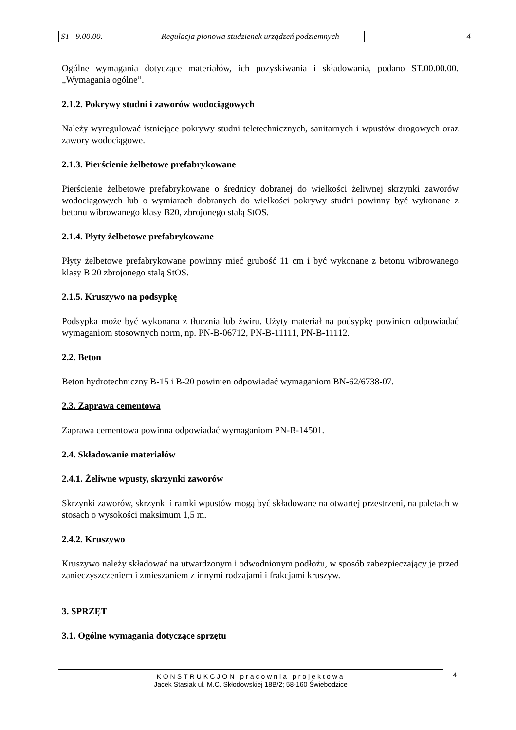| ST –9.00.00. | Regulacja pionowa studzienek urządzeń podziemnych | 4 |
Ogólne wymagania dotyczące materiałów, ich pozyskiwania i składowania, podano ST.00.00.00. „Wymagania ogólne”.
2.1.2. Pokrywy studni i zaworów wodociągowych
Należy wyregulować istniejące pokrywy studni teletechnicznych, sanitarnych i wpustów drogowych oraz zawory wodociągowe.
2.1.3. Pierścienie żelbetowe prefabrykowane
Pierścienie żelbetowe prefabrykowane o średnicy dobranej do wielkości żeliwnej skrzynki zaworów wodociągowych lub o wymiarach dobranych do wielkości pokrywy studni powinny być wykonane z betonu wibrowanego klasy B20, zbrojonego stalą StOS.
2.1.4. Płyty żelbetowe prefabrykowane
Płyty żelbetowe prefabrykowane powinny mieć grubość 11 cm i być wykonane z betonu wibrowanego klasy B 20 zbrojonego stalą StOS.
2.1.5. Kruszywo na podsypkę
Podsypka może być wykonana z tłucznia lub żwiru. Użyty materiał na podsypkę powinien odpowiadać wymaganiom stosownych norm, np. PN-B-06712, PN-B-11111, PN-B-11112.
2.2. Beton
Beton hydrotechniczny B-15 i B-20 powinien odpowiadać wymaganiom BN-62/6738-07.
2.3. Zaprawa cementowa
Zaprawa cementowa powinna odpowiadać wymaganiom PN-B-14501.
2.4. Składowanie materiałów
2.4.1. Żeliwne wpusty, skrzynki zaworów
Skrzynki zaworów, skrzynki i ramki wpustów mogą być składowane na otwartej przestrzeni, na paletach w stosach o wysokości maksimum 1,5 m.
2.4.2. Kruszywo
Kruszywo należy składować na utwardzonym i odwodnionym podłożu, w sposób zabezpieczający je przed zanieczyszczeniem i zmieszaniem z innymi rodzajami i frakcjami kruszyw.
3. SPRZĘT
3.1. Ogólne wymagania dotyczące sprzętu
KONSTRUKCJON pracownia projektowa
Jacek Stasiak ul. M.C. Skłodowskiej 18B/2; 58-160 Świebodzice
4